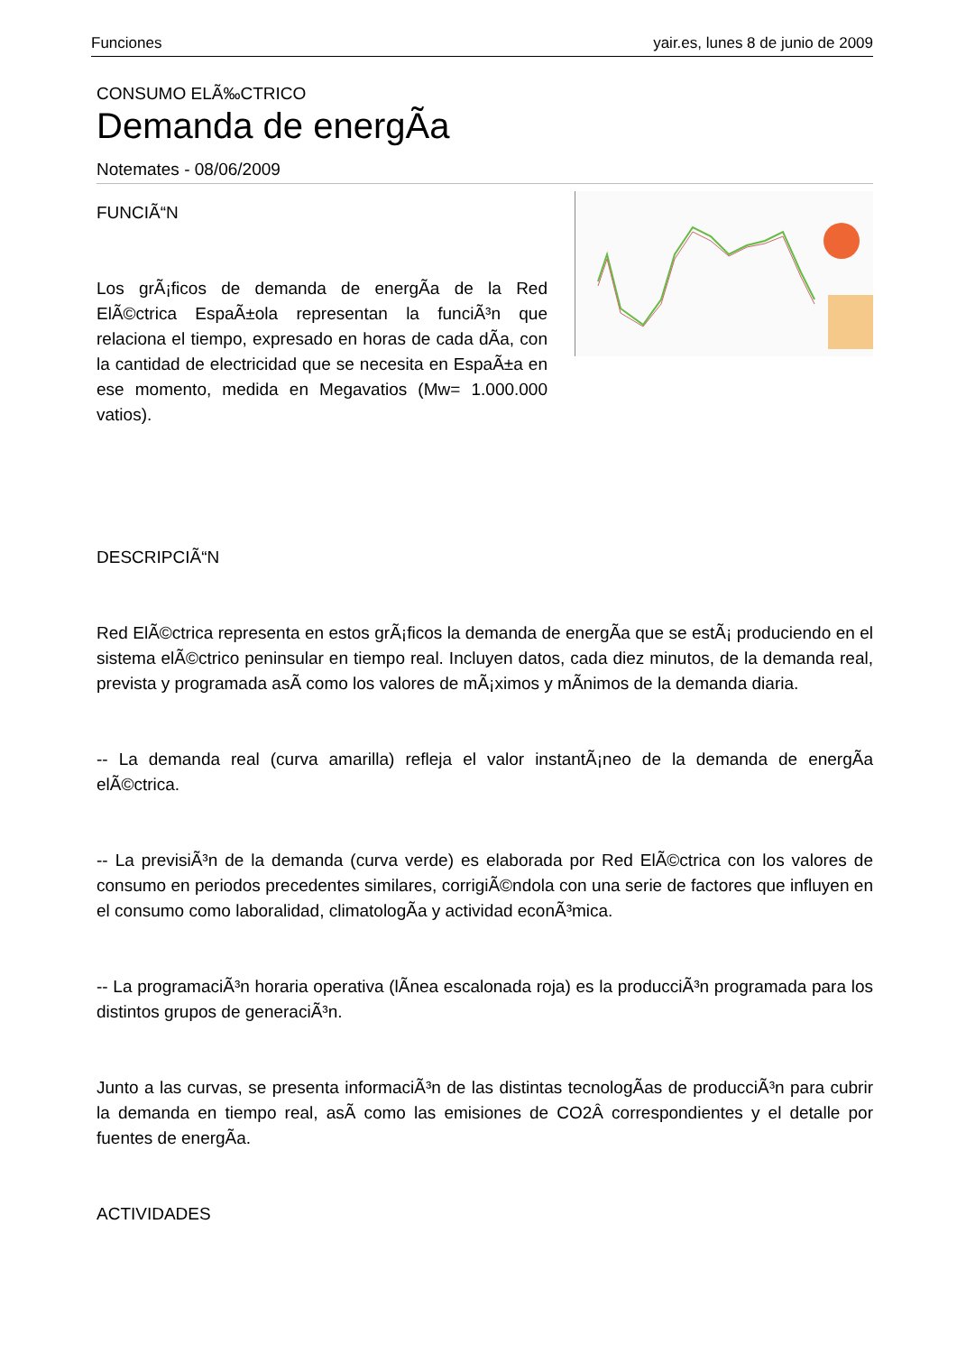Funciones yair.es, lunes 8 de junio de 2009
CONSUMO ELÃ‰CTRICO
Demanda de energÃ­a
Notemates - 08/06/2009
FUNCIÃ“N
Los grÃ¡ficos de demanda de energÃ­a de la Red ElÃ©ctrica EspaÃ±ola representan la funciÃ³n que relaciona el tiempo, expresado en horas de cada dÃ­a, con la cantidad de electricidad que se necesita en EspaÃ±a en ese momento, medida en Megavatios (Mw= 1.000.000 vatios).
DESCRIPCIÃ“N
Red ElÃ©ctrica representa en estos grÃ¡ficos la demanda de energÃ­a que se estÃ¡ produciendo en el sistema elÃ©ctrico peninsular en tiempo real. Incluyen datos, cada diez minutos, de la demanda real, prevista y programada asÃ­ como los valores de mÃ¡ximos y mÃ­nimos de la demanda diaria.
-- La demanda real (curva amarilla) refleja el valor instantÃ¡neo de la demanda de energÃ­a elÃ©ctrica.
-- La previsiÃ³n de la demanda (curva verde) es elaborada por Red ElÃ©ctrica con los valores de consumo en periodos precedentes similares, corrigiÃ©ndola con una serie de factores que influyen en el consumo como laboralidad, climatologÃ­a y actividad econÃ³mica.
-- La programaciÃ³n horaria operativa (lÃ­nea escalonada roja) es la producciÃ³n programada para los distintos grupos de generaciÃ³n.
Junto a las curvas, se presenta informaciÃ³n de las distintas tecnologÃ­as de producciÃ³n para cubrir la demanda en tiempo real, asÃ­ como las emisiones de CO2Â correspondientes y el detalle por fuentes de energÃ­a.
ACTIVIDADES